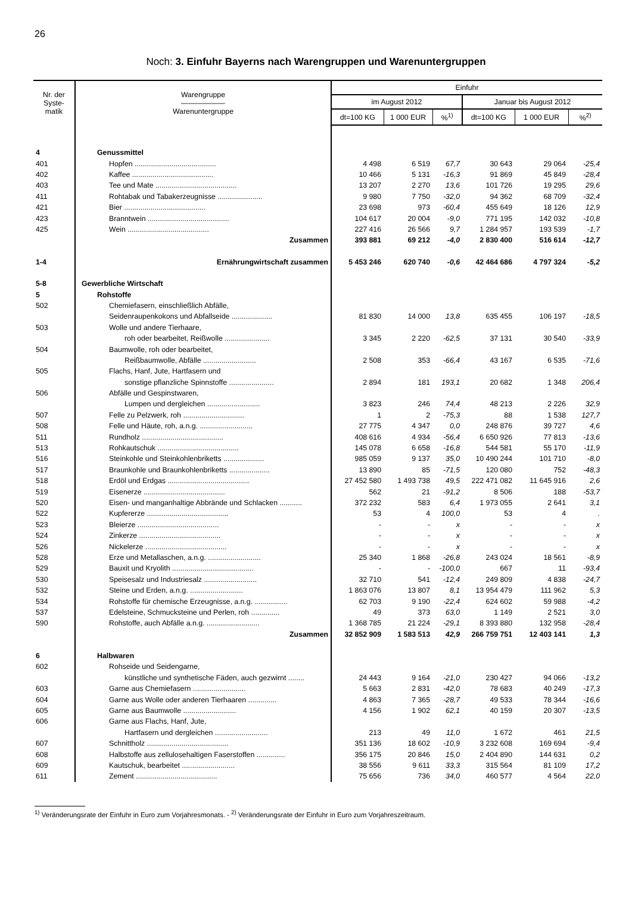26
Noch: 3. Einfuhr Bayerns nach Warengruppen und Warenuntergruppen
| Nr. der Syste- matik | Warengruppe —————— Warenuntergruppe | Einfuhr | | | | | |
| --- | --- | --- | --- | --- | --- | --- | --- |
| | | im August 2012 | | | Januar bis August 2012 | | |
| | | dt=100 KG | 1 000 EUR | %<sup>1)</sup> | dt=100 KG | 1 000 EUR | %<sup>2)</sup> |
| 4 | Genussmittel | | | | | | |
| 401 | Hopfen ........................................ | 4 498 | 6 519 | 67,7 | 30 643 | 29 064 | -25,4 |
| 402 | Kaffee ........................................ | 10 466 | 5 131 | -16,3 | 91 869 | 45 849 | -28,4 |
| 403 | Tee und Mate ........................................ | 13 207 | 2 270 | 13,6 | 101 726 | 19 295 | 29,6 |
| 411 | Rohtabak und Tabakerzeugnisse ...................... | 9 980 | 7 750 | -32,0 | 94 362 | 68 709 | -32,4 |
| 421 | Bier ........................................ | 23 698 | 973 | -60,4 | 455 649 | 18 126 | 12,9 |
| 423 | Branntwein ........................................ | 104 617 | 20 004 | -9,0 | 771 195 | 142 032 | -10,8 |
| 425 | Wein ........................................ | 227 416 | 26 566 | 9,7 | 1 284 957 | 193 539 | -1,7 |
| | Zusammen | 393 881 | 69 212 | -4,0 | 2 830 400 | 516 614 | -12,7 |
| 1-4 | Ernährungwirtschaft zusammen | 5 453 246 | 620 740 | -0,6 | 42 464 686 | 4 797 324 | -5,2 |
| 5-8 | Gewerbliche Wirtschaft | | | | | | |
| 5 | Rohstoffe | | | | | | |
| 502 | Chemiefasern, einschließlich Abfälle, | | | | | | |
| | Seidenraupenkokons und Abfallseide .................... | 81 830 | 14 000 | 13,8 | 635 455 | 106 197 | -18,5 |
| 503 | Wolle und andere Tierhaare, | | | | | | |
| | roh oder bearbeitet, Reißwolle ...................... | 3 345 | 2 220 | -62,5 | 37 131 | 30 540 | -33,9 |
| 504 | Baumwolle, roh oder bearbeitet, | | | | | | |
| | Reißbaumwolle, Abfälle .......................... | 2 508 | 353 | -66,4 | 43 167 | 6 535 | -71,6 |
| 505 | Flachs, Hanf, Jute, Hartfasern und | | | | | | |
| | sonstige pflanzliche Spinnstoffe ...................... | 2 894 | 181 | 193,1 | 20 682 | 1 348 | 206,4 |
| 506 | Abfälle und Gespinstwaren, | | | | | | |
| | Lumpen und dergleichen .......................... | 3 823 | 246 | 74,4 | 48 213 | 2 226 | 32,9 |
| 507 | Felle zu Pelzwerk, roh .............................. | 1 | 2 | -75,3 | 88 | 1 538 | 127,7 |
| 508 | Felle und Häute, roh, a.n.g. .......................... | 27 775 | 4 347 | 0,0 | 248 876 | 39 727 | 4,6 |
| 511 | Rundholz ........................................ | 408 616 | 4 934 | -56,4 | 6 650 926 | 77 813 | -13,6 |
| 513 | Rohkautschuk ........................................ | 145 078 | 6 658 | -16,8 | 544 581 | 55 170 | -11,9 |
| 516 | Steinkohle und Steinkohlenbriketts .................... | 985 059 | 9 137 | 35,0 | 10 490 244 | 101 710 | -8,0 |
| 517 | Braunkohle und Braunkohlenbriketts .................... | 13 890 | 85 | -71,5 | 120 080 | 752 | -48,3 |
| 518 | Erdöl und Erdgas ........................................ | 27 452 580 | 1 493 738 | 49,5 | 222 471 082 | 11 645 916 | 2,6 |
| 519 | Eisenerze ........................................ | 562 | 21 | -91,2 | 8 506 | 188 | -53,7 |
| 520 | Eisen- und manganhaltige Abbrände und Schlacken ........... | 372 232 | 583 | 6,4 | 1 973 055 | 2 641 | 3,1 |
| 522 | Kupfererze ........................................ | 53 | 4 | 100,0 | 53 | 4 | . |
| 523 | Bleierze ........................................ | - | - | x | - | - | x |
| 524 | Zinkerze ........................................ | - | - | x | - | - | x |
| 526 | Nickelerze ........................................ | - | - | x | - | - | x |
| 528 | Erze und Metallaschen, a.n.g. .......................... | 25 340 | 1 868 | -26,8 | 243 024 | 18 561 | -8,9 |
| 529 | Bauxit und Kryolith ........................................ | - | - | -100,0 | 667 | 11 | -93,4 |
| 530 | Speisesalz und Industriesalz .......................... | 32 710 | 541 | -12,4 | 249 809 | 4 838 | -24,7 |
| 532 | Steine und Erden, a.n.g. .......................... | 1 863 076 | 13 807 | 8,1 | 13 954 479 | 111 962 | 5,3 |
| 534 | Rohstoffe für chemische Erzeugnisse, a.n.g. ................ | 62 703 | 9 190 | -22,4 | 624 602 | 59 988 | -4,2 |
| 537 | Edelsteine, Schmucksteine und Perlen, roh .............. | 49 | 373 | 63,0 | 1 149 | 2 521 | 3,0 |
| 590 | Rohstoffe, auch Abfälle a.n.g. .......................... | 1 368 785 | 21 224 | -29,1 | 8 393 880 | 132 958 | -28,4 |
| | Zusammen | 32 852 909 | 1 583 513 | 42,9 | 266 759 751 | 12 403 141 | 1,3 |
| 6 | Halbwaren | | | | | | |
| 602 | Rohseide und Seidengarne, | | | | | | |
| | künstliche und synthetische Fäden, auch gezwirnt ........ | 24 443 | 9 164 | -21,0 | 230 427 | 94 066 | -13,2 |
| 603 | Garne aus Chemiefasern .......................... | 5 663 | 2 831 | -42,0 | 78 683 | 40 249 | -17,3 |
| 604 | Garne aus Wolle oder anderen Tierhaaren .............. | 4 863 | 7 365 | -28,7 | 49 533 | 78 344 | -16,6 |
| 605 | Garne aus Baumwolle .......................... | 4 156 | 1 902 | 62,1 | 40 159 | 20 307 | -13,5 |
| 606 | Garne aus Flachs, Hanf, Jute, | | | | | | |
| | Hartfasern und dergleichen .......................... | 213 | 49 | 11,0 | 1 672 | 461 | 21,5 |
| 607 | Schnittholz ........................................ | 351 136 | 18 602 | -10,9 | 3 232 608 | 169 694 | -9,4 |
| 608 | Halbstoffe aus zellulosehaltigen Faserstoffen .............. | 356 175 | 20 846 | 15,0 | 2 404 890 | 144 631 | 0,2 |
| 609 | Kautschuk, bearbeitet .......................... | 38 556 | 9 611 | 33,3 | 315 564 | 81 109 | 17,2 |
| 611 | Zement ........................................ | 75 656 | 736 | 34,0 | 460 577 | 4 564 | 22,0 |
<sup>1)</sup> Veränderungsrate der Einfuhr in Euro zum Vorjahresmonats. - <sup>2)</sup> Veränderungsrate der Einfuhr in Euro zum Vorjahreszeitraum.